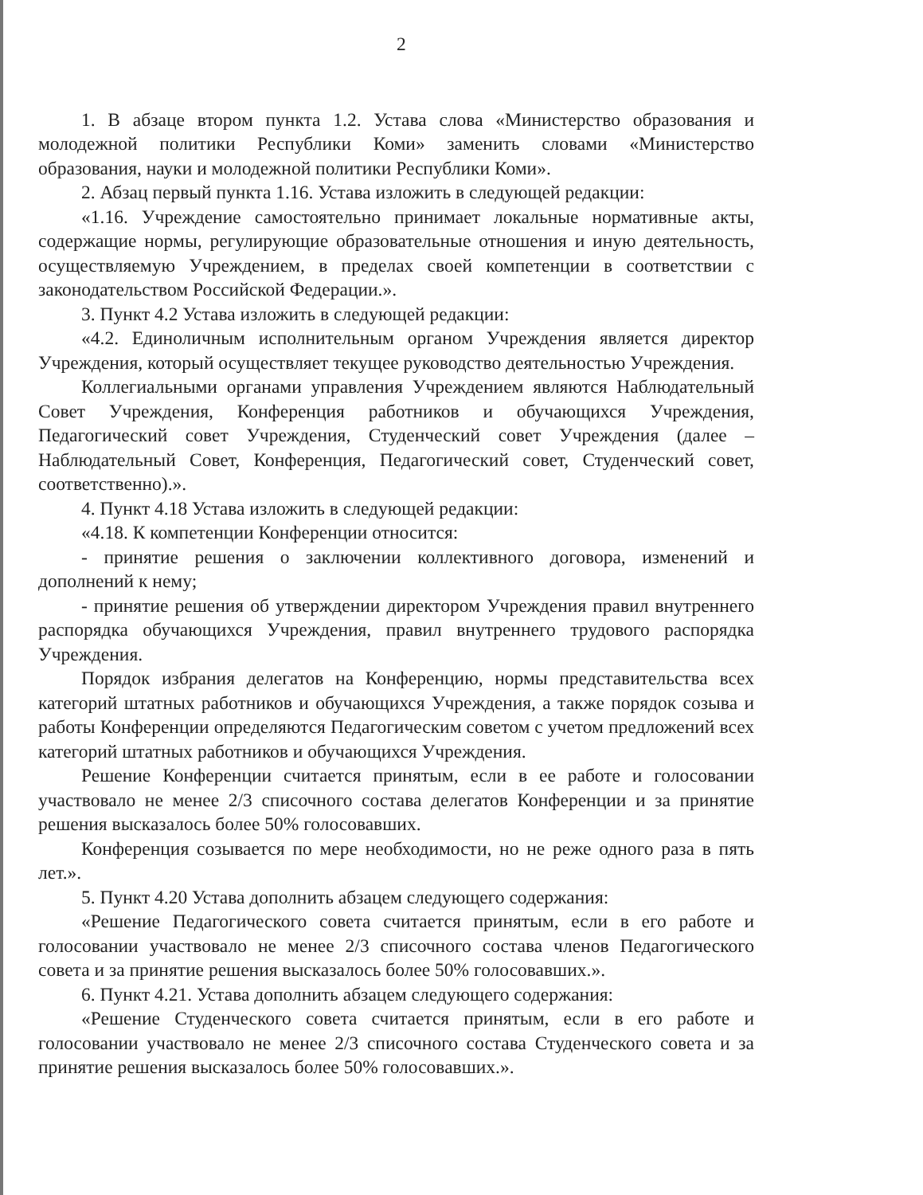2
1. В абзаце втором пункта 1.2. Устава слова «Министерство образования и молодежной политики Республики Коми» заменить словами «Министерство образования, науки и молодежной политики Республики Коми».
2. Абзац первый пункта 1.16. Устава изложить в следующей редакции:
«1.16. Учреждение самостоятельно принимает локальные нормативные акты, содержащие нормы, регулирующие образовательные отношения и иную деятельность, осуществляемую Учреждением, в пределах своей компетенции в соответствии с законодательством Российской Федерации.».
3. Пункт 4.2 Устава изложить в следующей редакции:
«4.2. Единоличным исполнительным органом Учреждения является директор Учреждения, который осуществляет текущее руководство деятельностью Учреждения.
Коллегиальными органами управления Учреждением являются Наблюдательный Совет Учреждения, Конференция работников и обучающихся Учреждения, Педагогический совет Учреждения, Студенческий совет Учреждения (далее – Наблюдательный Совет, Конференция, Педагогический совет, Студенческий совет, соответственно).».
4. Пункт 4.18 Устава изложить в следующей редакции:
«4.18. К компетенции Конференции относится:
- принятие решения о заключении коллективного договора, изменений и дополнений к нему;
- принятие решения об утверждении директором Учреждения правил внутреннего распорядка обучающихся Учреждения, правил внутреннего трудового распорядка Учреждения.
Порядок избрания делегатов на Конференцию, нормы представительства всех категорий штатных работников и обучающихся Учреждения, а также порядок созыва и работы Конференции определяются Педагогическим советом с учетом предложений всех категорий штатных работников и обучающихся Учреждения.
Решение Конференции считается принятым, если в ее работе и голосовании участвовало не менее 2/3 списочного состава делегатов Конференции и за принятие решения высказалось более 50% голосовавших.
Конференция созывается по мере необходимости, но не реже одного раза в пять лет.».
5. Пункт 4.20 Устава дополнить абзацем следующего содержания:
«Решение Педагогического совета считается принятым, если в его работе и голосовании участвовало не менее 2/3 списочного состава членов Педагогического совета и за принятие решения высказалось более 50% голосовавших.».
6. Пункт 4.21. Устава дополнить абзацем следующего содержания:
«Решение Студенческого совета считается принятым, если в его работе и голосовании участвовало не менее 2/3 списочного состава Студенческого совета и за принятие решения высказалось более 50% голосовавших.».